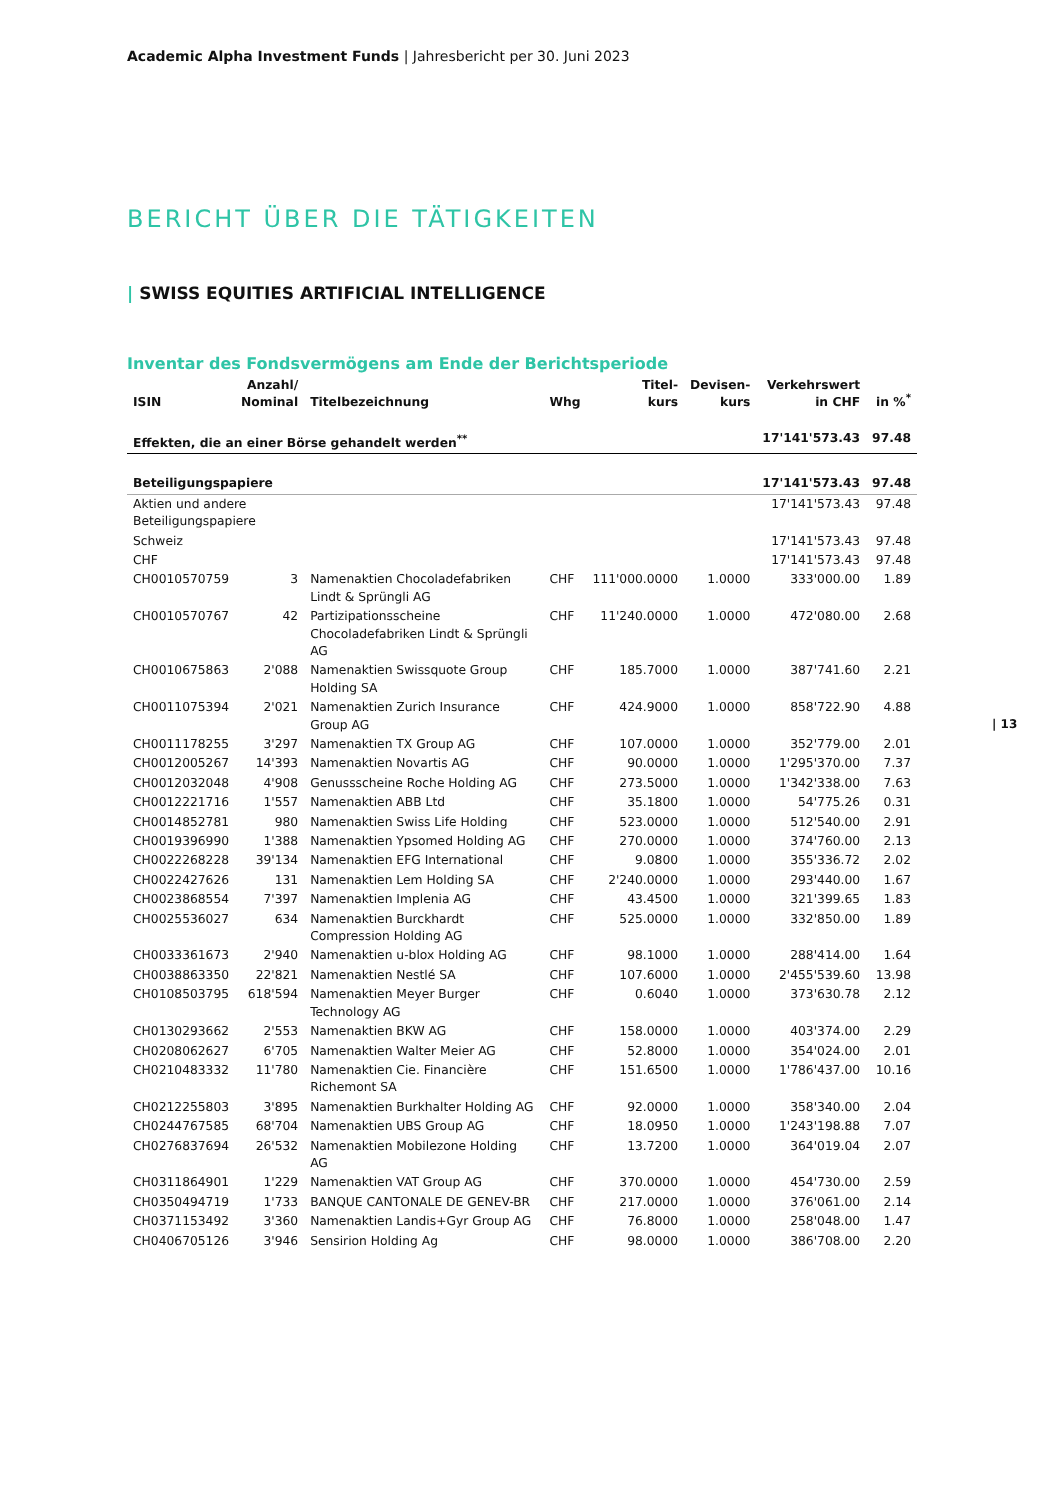Academic Alpha Investment Funds | Jahresbericht per 30. Juni 2023
BERICHT ÜBER DIE TÄTIGKEITEN
| SWISS EQUITIES ARTIFICIAL INTELLIGENCE
Inventar des Fondsvermögens am Ende der Berichtsperiode
| 13
| ISIN | Anzahl/ Nominal | Titelbezeichnung | Whg | Titel- kurs | Devisen- kurs | Verkehrswert in CHF | in %<sup>*</sup> |
| --- | --- | --- | --- | --- | --- | --- | --- |
| Effekten, die an einer Börse gehandelt werden<sup>**</sup> | | | | | | 17'141'573.43 | 97.48 |
| Beteiligungspapiere | | | | | | 17'141'573.43 | 97.48 |
| Aktien und andere Beteiligungspapiere | | | | | | 17'141'573.43 | 97.48 |
| Schweiz | | | | | | 17'141'573.43 | 97.48 |
| CHF | | | | | | 17'141'573.43 | 97.48 |
| CH0010570759 | 3 | Namenaktien Chocoladefabriken Lindt & Sprüngli AG | CHF | 111'000.0000 | 1.0000 | 333'000.00 | 1.89 |
| CH0010570767 | 42 | Partizipationsscheine Chocoladefabriken Lindt & Sprüngli AG | CHF | 11'240.0000 | 1.0000 | 472'080.00 | 2.68 |
| CH0010675863 | 2'088 | Namenaktien Swissquote Group Holding SA | CHF | 185.7000 | 1.0000 | 387'741.60 | 2.21 |
| CH0011075394 | 2'021 | Namenaktien Zurich Insurance Group AG | CHF | 424.9000 | 1.0000 | 858'722.90 | 4.88 |
| CH0011178255 | 3'297 | Namenaktien TX Group AG | CHF | 107.0000 | 1.0000 | 352'779.00 | 2.01 |
| CH0012005267 | 14'393 | Namenaktien Novartis AG | CHF | 90.0000 | 1.0000 | 1'295'370.00 | 7.37 |
| CH0012032048 | 4'908 | Genussscheine Roche Holding AG | CHF | 273.5000 | 1.0000 | 1'342'338.00 | 7.63 |
| CH0012221716 | 1'557 | Namenaktien ABB Ltd | CHF | 35.1800 | 1.0000 | 54'775.26 | 0.31 |
| CH0014852781 | 980 | Namenaktien Swiss Life Holding | CHF | 523.0000 | 1.0000 | 512'540.00 | 2.91 |
| CH0019396990 | 1'388 | Namenaktien Ypsomed Holding AG | CHF | 270.0000 | 1.0000 | 374'760.00 | 2.13 |
| CH0022268228 | 39'134 | Namenaktien EFG International | CHF | 9.0800 | 1.0000 | 355'336.72 | 2.02 |
| CH0022427626 | 131 | Namenaktien Lem Holding SA | CHF | 2'240.0000 | 1.0000 | 293'440.00 | 1.67 |
| CH0023868554 | 7'397 | Namenaktien Implenia AG | CHF | 43.4500 | 1.0000 | 321'399.65 | 1.83 |
| CH0025536027 | 634 | Namenaktien Burckhardt Compression Holding AG | CHF | 525.0000 | 1.0000 | 332'850.00 | 1.89 |
| CH0033361673 | 2'940 | Namenaktien u-blox Holding AG | CHF | 98.1000 | 1.0000 | 288'414.00 | 1.64 |
| CH0038863350 | 22'821 | Namenaktien Nestlé SA | CHF | 107.6000 | 1.0000 | 2'455'539.60 | 13.98 |
| CH0108503795 | 618'594 | Namenaktien Meyer Burger Technology AG | CHF | 0.6040 | 1.0000 | 373'630.78 | 2.12 |
| CH0130293662 | 2'553 | Namenaktien BKW AG | CHF | 158.0000 | 1.0000 | 403'374.00 | 2.29 |
| CH0208062627 | 6'705 | Namenaktien Walter Meier AG | CHF | 52.8000 | 1.0000 | 354'024.00 | 2.01 |
| CH0210483332 | 11'780 | Namenaktien Cie. Financière Richemont SA | CHF | 151.6500 | 1.0000 | 1'786'437.00 | 10.16 |
| CH0212255803 | 3'895 | Namenaktien Burkhalter Holding AG | CHF | 92.0000 | 1.0000 | 358'340.00 | 2.04 |
| CH0244767585 | 68'704 | Namenaktien UBS Group AG | CHF | 18.0950 | 1.0000 | 1'243'198.88 | 7.07 |
| CH0276837694 | 26'532 | Namenaktien Mobilezone Holding AG | CHF | 13.7200 | 1.0000 | 364'019.04 | 2.07 |
| CH0311864901 | 1'229 | Namenaktien VAT Group AG | CHF | 370.0000 | 1.0000 | 454'730.00 | 2.59 |
| CH0350494719 | 1'733 | BANQUE CANTONALE DE GENEV-BR | CHF | 217.0000 | 1.0000 | 376'061.00 | 2.14 |
| CH0371153492 | 3'360 | Namenaktien Landis+Gyr Group AG | CHF | 76.8000 | 1.0000 | 258'048.00 | 1.47 |
| CH0406705126 | 3'946 | Sensirion Holding Ag | CHF | 98.0000 | 1.0000 | 386'708.00 | 2.20 |